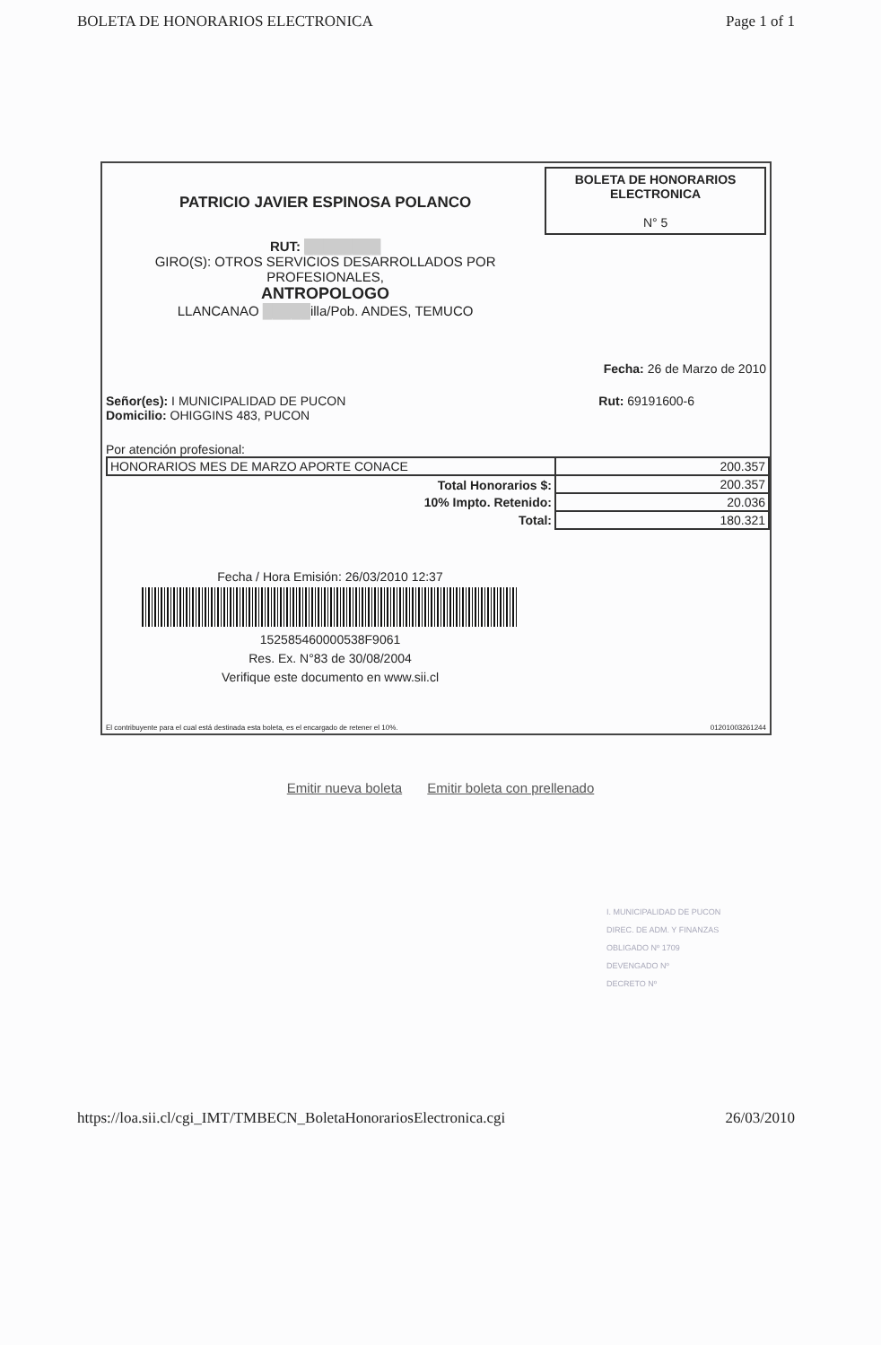BOLETA DE HONORARIOS ELECTRONICA Page 1 of 1
PATRICIO JAVIER ESPINOSA POLANCO
RUT: ████████
GIRO(S): OTROS SERVICIOS DESARROLLADOS POR
PROFESIONALES,
ANTROPOLOGO
LLANCANAO █████illa/Pob. ANDES, TEMUCO
BOLETA DE HONORARIOS
ELECTRONICA
N° 5
Fecha: 26 de Marzo de 2010
Señor(es): I MUNICIPALIDAD DE PUCON
Domicilio: OHIGGINS 483, PUCON Rut: 69191600-6
Por atención profesional:
| HONORARIOS MES DE MARZO APORTE CONACE | 200.357 |
| Total Honorarios $: | 200.357 |
| 10% Impto. Retenido: | 20.036 |
| Total: | 180.321 |
Fecha / Hora Emisión: 26/03/2010 12:37
152585460000538F9061
Res. Ex. N°83 de 30/08/2004
Verifique este documento en www.sii.cl
El contribuyente para el cual está destinada esta boleta, es el encargado de retener el 10%. 01201003261244
Emitir nueva boleta Emitir boleta con prellenado
I. MUNICIPALIDAD DE PUCON
DIREC. DE ADM. Y FINANZAS
OBLIGADO Nº 1709
DEVENGADO Nº
DECRETO Nº
https://loa.sii.cl/cgi_IMT/TMBECN_BoletaHonorariosElectronica.cgi 26/03/2010